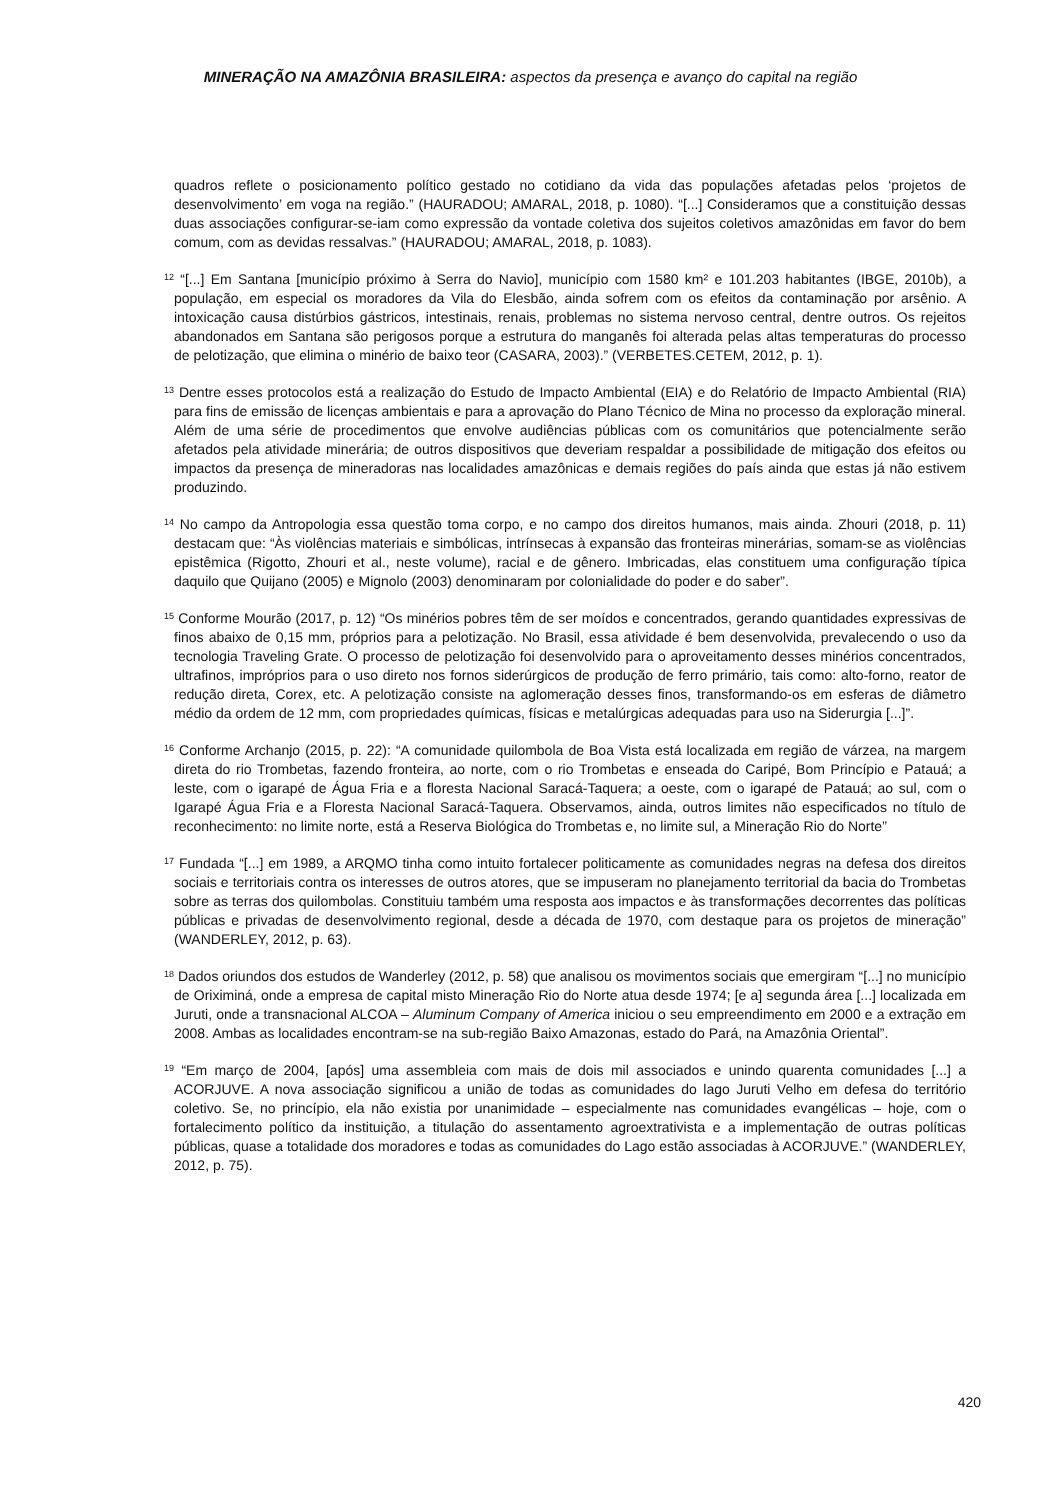MINERAÇÃO NA AMAZÔNIA BRASILEIRA: aspectos da presença e avanço do capital na região
quadros reflete o posicionamento político gestado no cotidiano da vida das populações afetadas pelos ‘projetos de desenvolvimento’ em voga na região.” (HAURADOU; AMARAL, 2018, p. 1080). “[...] Consideramos que a constituição dessas duas associações configurar-se-iam como expressão da vontade coletiva dos sujeitos coletivos amazônidas em favor do bem comum, com as devidas ressalvas.” (HAURADOU; AMARAL, 2018, p. 1083).
<sup>12</sup> “[...] Em Santana [município próximo à Serra do Navio], município com 1580 km² e 101.203 habitantes (IBGE, 2010b), a população, em especial os moradores da Vila do Elesbão, ainda sofrem com os efeitos da contaminação por arsênio. A intoxicação causa distúrbios gástricos, intestinais, renais, problemas no sistema nervoso central, dentre outros. Os rejeitos abandonados em Santana são perigosos porque a estrutura do manganês foi alterada pelas altas temperaturas do processo de pelotização, que elimina o minério de baixo teor (CASARA, 2003).” (VERBETES.CETEM, 2012, p. 1).
<sup>13</sup> Dentre esses protocolos está a realização do Estudo de Impacto Ambiental (EIA) e do Relatório de Impacto Ambiental (RIA) para fins de emissão de licenças ambientais e para a aprovação do Plano Técnico de Mina no processo da exploração mineral. Além de uma série de procedimentos que envolve audiências públicas com os comunitários que potencialmente serão afetados pela atividade minerária; de outros dispositivos que deveriam respaldar a possibilidade de mitigação dos efeitos ou impactos da presença de mineradoras nas localidades amazônicas e demais regiões do país ainda que estas já não estivem produzindo.
<sup>14</sup> No campo da Antropologia essa questão toma corpo, e no campo dos direitos humanos, mais ainda. Zhouri (2018, p. 11) destacam que: “Às violências materiais e simbólicas, intrínsecas à expansão das fronteiras minerárias, somam-se as violências epistêmica (Rigotto, Zhouri et al., neste volume), racial e de gênero. Imbricadas, elas constituem uma configuração típica daquilo que Quijano (2005) e Mignolo (2003) denominaram por colonialidade do poder e do saber”.
<sup>15</sup> Conforme Mourão (2017, p. 12) “Os minérios pobres têm de ser moídos e concentrados, gerando quantidades expressivas de finos abaixo de 0,15 mm, próprios para a pelotização. No Brasil, essa atividade é bem desenvolvida, prevalecendo o uso da tecnologia Traveling Grate. O processo de pelotização foi desenvolvido para o aproveitamento desses minérios concentrados, ultrafinos, impróprios para o uso direto nos fornos siderúrgicos de produção de ferro primário, tais como: alto-forno, reator de redução direta, Corex, etc. A pelotização consiste na aglomeração desses finos, transformando-os em esferas de diâmetro médio da ordem de 12 mm, com propriedades químicas, físicas e metalúrgicas adequadas para uso na Siderurgia [...]”.
<sup>16</sup> Conforme Archanjo (2015, p. 22): “A comunidade quilombola de Boa Vista está localizada em região de várzea, na margem direta do rio Trombetas, fazendo fronteira, ao norte, com o rio Trombetas e enseada do Caripé, Bom Princípio e Patauá; a leste, com o igarapé de Água Fria e a floresta Nacional Saracá-Taquera; a oeste, com o igarapé de Patauá; ao sul, com o Igarapé Água Fria e a Floresta Nacional Saracá-Taquera. Observamos, ainda, outros limites não especificados no título de reconhecimento: no limite norte, está a Reserva Biológica do Trombetas e, no limite sul, a Mineração Rio do Norte”
<sup>17</sup> Fundada “[...] em 1989, a ARQMO tinha como intuito fortalecer politicamente as comunidades negras na defesa dos direitos sociais e territoriais contra os interesses de outros atores, que se impuseram no planejamento territorial da bacia do Trombetas sobre as terras dos quilombolas. Constituiu também uma resposta aos impactos e às transformações decorrentes das políticas públicas e privadas de desenvolvimento regional, desde a década de 1970, com destaque para os projetos de mineração” (WANDERLEY, 2012, p. 63).
<sup>18</sup> Dados oriundos dos estudos de Wanderley (2012, p. 58) que analisou os movimentos sociais que emergiram “[...] no município de Oriximiná, onde a empresa de capital misto Mineração Rio do Norte atua desde 1974; [e a] segunda área [...] localizada em Juruti, onde a transnacional ALCOA – Aluminum Company of America iniciou o seu empreendimento em 2000 e a extração em 2008. Ambas as localidades encontram-se na sub-região Baixo Amazonas, estado do Pará, na Amazônia Oriental”.
<sup>19</sup> “Em março de 2004, [após] uma assembleia com mais de dois mil associados e unindo quarenta comunidades [...] a ACORJUVE. A nova associação significou a união de todas as comunidades do lago Juruti Velho em defesa do território coletivo. Se, no princípio, ela não existia por unanimidade – especialmente nas comunidades evangélicas – hoje, com o fortalecimento político da instituição, a titulação do assentamento agroextrativista e a implementação de outras políticas públicas, quase a totalidade dos moradores e todas as comunidades do Lago estão associadas à ACORJUVE.” (WANDERLEY, 2012, p. 75).
420